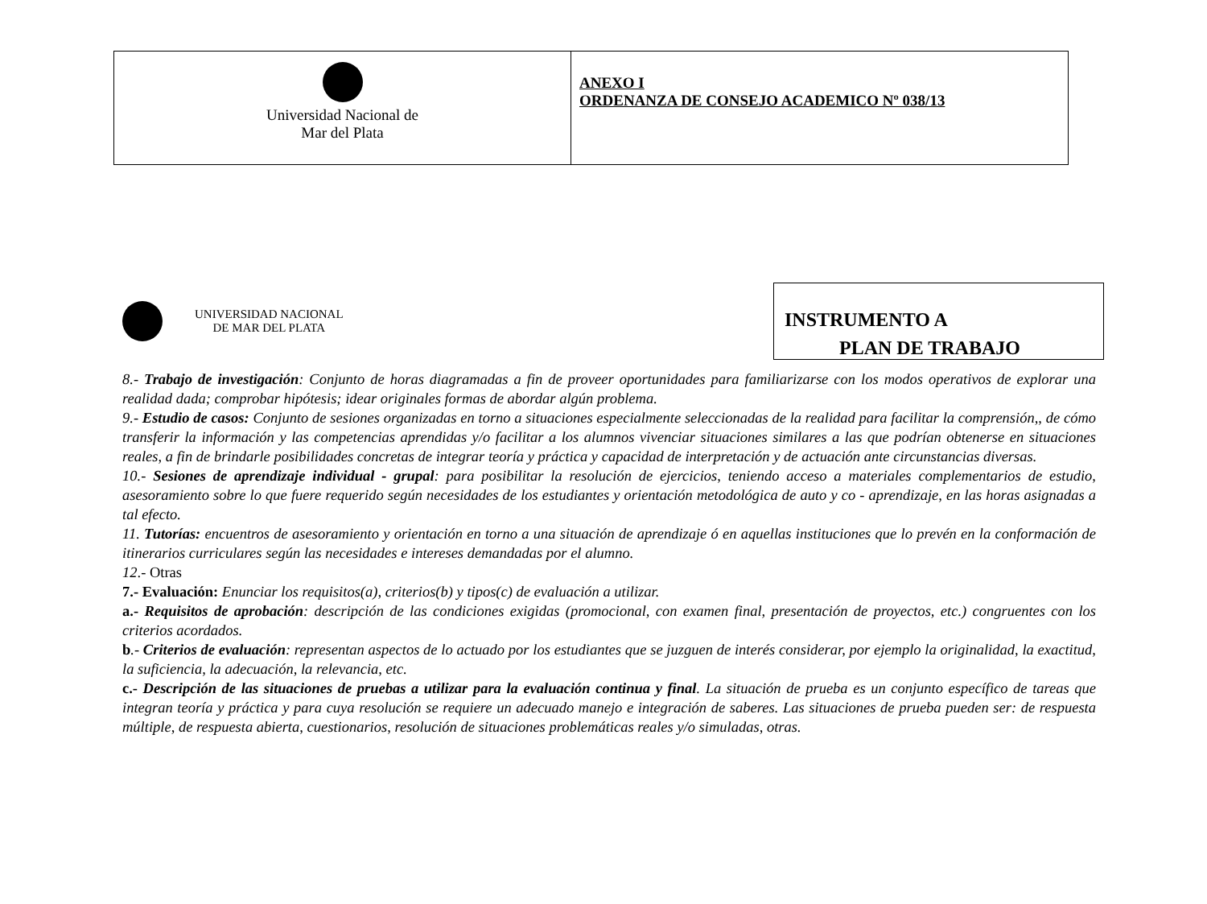| Universidad Nacional de Mar del Plata | ANEXO I ORDENANZA DE CONSEJO ACADEMICO Nº 038/13 |
UNIVERSIDAD NACIONAL
DE MAR DEL PLATA
INSTRUMENTO A
PLAN DE TRABAJO
8.- Trabajo de investigación: Conjunto de horas diagramadas a fin de proveer oportunidades para familiarizarse con los modos operativos de explorar una realidad dada; comprobar hipótesis; idear originales formas de abordar algún problema.
9.- Estudio de casos: Conjunto de sesiones organizadas en torno a situaciones especialmente seleccionadas de la realidad para facilitar la comprensión,, de cómo transferir la información y las competencias aprendidas y/o facilitar a los alumnos vivenciar situaciones similares a las que podrían obtenerse en situaciones reales, a fin de brindarle posibilidades concretas de integrar teoría y práctica y capacidad de interpretación y de actuación ante circunstancias diversas.
10.- Sesiones de aprendizaje individual - grupal: para posibilitar la resolución de ejercicios, teniendo acceso a materiales complementarios de estudio, asesoramiento sobre lo que fuere requerido según necesidades de los estudiantes y orientación metodológica de auto y co - aprendizaje, en las horas asignadas a tal efecto.
11. Tutorías: encuentros de asesoramiento y orientación en torno a una situación de aprendizaje ó en aquellas instituciones que lo prevén en la conformación de itinerarios curriculares según las necesidades e intereses demandadas por el alumno.
12.- Otras
7.- Evaluación: Enunciar los requisitos(a), criterios(b) y tipos(c) de evaluación a utilizar.
a.- Requisitos de aprobación: descripción de las condiciones exigidas (promocional, con examen final, presentación de proyectos, etc.) congruentes con los criterios acordados.
b.- Criterios de evaluación: representan aspectos de lo actuado por los estudiantes que se juzguen de interés considerar, por ejemplo la originalidad, la exactitud, la suficiencia, la adecuación, la relevancia, etc.
c.- Descripción de las situaciones de pruebas a utilizar para la evaluación continua y final. La situación de prueba es un conjunto específico de tareas que integran teoría y práctica y para cuya resolución se requiere un adecuado manejo e integración de saberes. Las situaciones de prueba pueden ser: de respuesta múltiple, de respuesta abierta, cuestionarios, resolución de situaciones problemáticas reales y/o simuladas, otras.